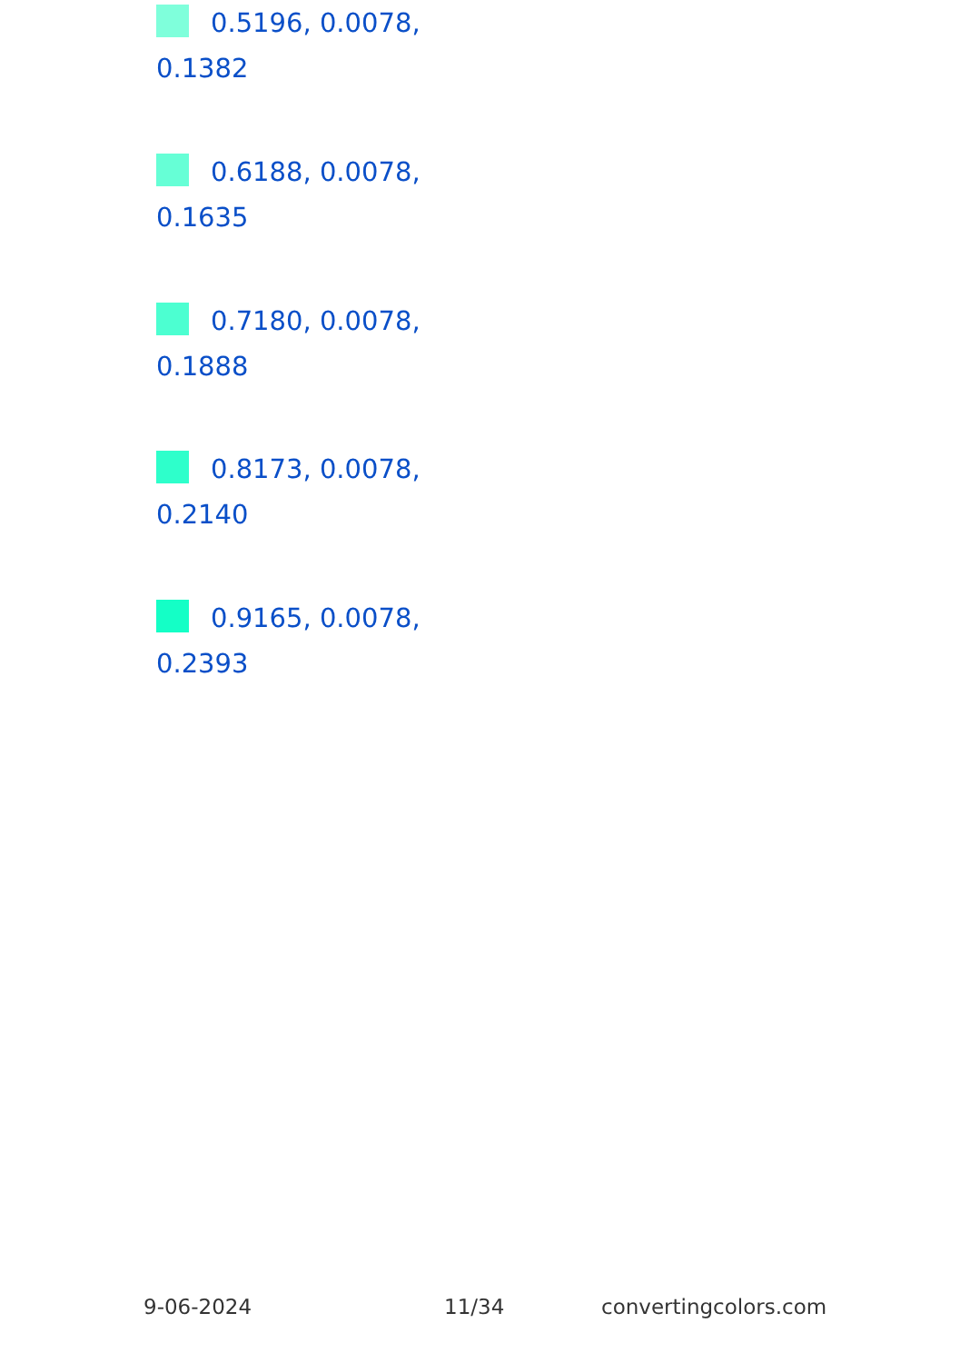0.5196, 0.0078, 0.1382
0.6188, 0.0078, 0.1635
0.7180, 0.0078, 0.1888
0.8173, 0.0078, 0.2140
0.9165, 0.0078, 0.2393
9-06-2024 11/34 convertingcolors.com